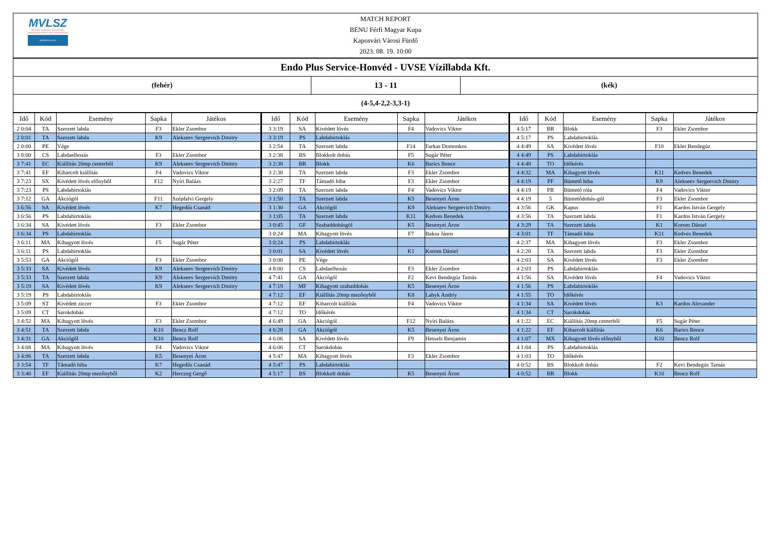MVLSZ
MAGYAR VÍZILABDA SZÖVETSÉG
HUNGARIAN WATER POLO FEDERATION
WATERPOLO.HU
MATCH REPORT
BENU Férfi Magyar Kupa
Kaposvári Városi Fürdő
2023. 08. 19. 10:00
Endo Plus Service-Honvéd - UVSE Vízillabda Kft.
(fehér) 13 - 11 (kék)
(4-5,4-2,2-3,3-1)
| Idő | Kód | Esemény | Sapka | Játékos |
| --- | --- | --- | --- | --- |
| 2 0:04 | TA | Szerzett labda | F3 | Ekler Zsombor |
| 2 0:01 | TA | Szerzett labda | K9 | Alekseev Sergeevich Dmitry |
| 2 0:00 | PE | Vége | | |
| 3 8:00 | CS | Labdaelhozás | F3 | Ekler Zsombor |
| 3 7:41 | EC | Kiállítás 20mp centerből | K9 | Alekseev Sergeevich Dmitry |
| 3 7:41 | EF | Kiharcolt kiállítás | F4 | Vadovics Viktor |
| 3 7:23 | SX | Kivédett lövés előnyből | F12 | Nyíri Balázs |
| 3 7:23 | PS | Labdabirtoklás | | |
| 3 7:12 | GA | Akciógól | F11 | Szépfalvi Gergely |
| 3 6:56 | SA | Kivédett lövés | K7 | Hegedűs Csanád |
| 3 6:56 | PS | Labdabirtoklás | | |
| 3 6:34 | SA | Kivédett lövés | F3 | Ekler Zsombor |
| 3 6:34 | PS | Labdabirtoklás | | |
| 3 6:11 | MA | Kihagyott lövés | F5 | Sugár Péter |
| 3 6:11 | PS | Labdabirtoklás | | |
| 3 5:53 | GA | Akciógól | F3 | Ekler Zsombor |
| 3 5:33 | SA | Kivédett lövés | K9 | Alekseev Sergeevich Dmitry |
| 3 5:33 | TA | Szerzett labda | K9 | Alekseev Sergeevich Dmitry |
| 3 5:19 | SA | Kivédett lövés | K9 | Alekseev Sergeevich Dmitry |
| 3 5:19 | PS | Labdabirtoklás | | |
| 3 5:09 | ST | Kivédett ziccer | F3 | Ekler Zsombor |
| 3 5:09 | CT | Sarokdobás | | |
| 3 4:52 | MA | Kihagyott lövés | F3 | Ekler Zsombor |
| 3 4:51 | TA | Szerzett labda | K10 | Bencz Rolf |
| 3 4:31 | GA | Akciógól | K10 | Bencz Rolf |
| 3 4:08 | MA | Kihagyott lövés | F4 | Vadovics Viktor |
| 3 4:06 | TA | Szerzett labda | K5 | Besenyei Áron |
| 3 3:54 | TF | Támadó hiba | K7 | Hegedűs Csanád |
| 3 3:40 | EF | Kiállítás 20mp mezőnyből | K2 | Herczeg Gergő |
| Idő | Kód | Esemény | Sapka | Játékos |
| --- | --- | --- | --- | --- |
| 3 3:19 | SA | Kivédett lövés | F4 | Vadovics Viktor |
| 3 3:19 | PS | Labdabirtoklás | | |
| 3 2:54 | TA | Szerzett labda | F14 | Farkas Domonkos |
| 3 2:38 | BS | Blokkolt dobás | F5 | Sugár Péter |
| 3 2:38 | BR | Blokk | K6 | Barics Bence |
| 3 2:38 | TA | Szerzett labda | F3 | Ekler Zsombor |
| 3 2:27 | TF | Támadó hiba | F3 | Ekler Zsombor |
| 3 2:09 | TA | Szerzett labda | F4 | Vadovics Viktor |
| 3 1:50 | TA | Szerzett labda | K5 | Besenyei Áron |
| 3 1:30 | GA | Akciógól | K9 | Alekseev Sergeevich Dmitry |
| 3 1:05 | TA | Szerzett labda | K11 | Kedves Benedek |
| 3 0:45 | GF | Szabaddobásgól | K5 | Besenyei Áron |
| 3 0:24 | MA | Kihagyott lövés | F7 | Baksa János |
| 3 0:24 | PS | Labdabirtoklás | | |
| 3 0:01 | SA | Kivédett lövés | K1 | Korom Dániel |
| 3 0:00 | PE | Vége | | |
| 4 8:00 | CS | Labdaelhozás | F3 | Ekler Zsombor |
| 4 7:41 | GA | Akciógól | F2 | Kevi Bendegúz Tamás |
| 4 7:19 | MF | Kihagyott szabaddobás | K5 | Besenyei Áron |
| 4 7:12 | EF | Kiállítás 20mp mezőnyből | K8 | Labyk Andriy |
| 4 7:12 | EF | Kiharcolt kiállítás | F4 | Vadovics Viktor |
| 4 7:12 | TO | Időkérés | | |
| 4 6:49 | GA | Akciógól | F12 | Nyíri Balázs |
| 4 6:28 | GA | Akciógól | K5 | Besenyei Áron |
| 4 6:06 | SA | Kivédett lövés | F9 | Hessels Benjamin |
| 4 6:06 | CT | Sarokdobás | | |
| 4 5:47 | MA | Kihagyott lövés | F3 | Ekler Zsombor |
| 4 5:47 | PS | Labdabirtoklás | | |
| 4 5:17 | BS | Blokkolt dobás | K5 | Besenyei Áron |
| Idő | Kód | Esemény | Sapka | Játékos |
| --- | --- | --- | --- | --- |
| 4 5:17 | BR | Blokk | F3 | Ekler Zsombor |
| 4 5:17 | PS | Labdabirtoklás | | |
| 4 4:49 | SA | Kivédett lövés | F10 | Ekler Bendegúz |
| 4 4:49 | PS | Labdabirtoklás | | |
| 4 4:48 | TO | Időkérés | | |
| 4 4:32 | MA | Kihagyott lövés | K11 | Kedves Benedek |
| 4 4:19 | PF | Büntető hiba | K9 | Alekseev Sergeevich Dmitry |
| 4 4:19 | PR | Büntető róla | F4 | Vadovics Viktor |
| 4 4:19 | 5 | Büntetődobás-gól | F3 | Ekler Zsombor |
| 4 3:56 | GK | Kapus | F1 | Kardos István Gergely |
| 4 3:56 | TA | Szerzett labda | F1 | Kardos István Gergely |
| 4 3:29 | TA | Szerzett labda | K1 | Korom Dániel |
| 4 3:01 | TF | Támadó hiba | K11 | Kedves Benedek |
| 4 2:37 | MA | Kihagyott lövés | F3 | Ekler Zsombor |
| 4 2:20 | TA | Szerzett labda | F3 | Ekler Zsombor |
| 4 2:03 | SA | Kivédett lövés | F3 | Ekler Zsombor |
| 4 2:03 | PS | Labdabirtoklás | | |
| 4 1:56 | SA | Kivédett lövés | F4 | Vadovics Viktor |
| 4 1:56 | PS | Labdabirtoklás | | |
| 4 1:55 | TO | Időkérés | | |
| 4 1:34 | SA | Kivédett lövés | K3 | Kardos Alexander |
| 4 1:34 | CT | Sarokdobás | | |
| 4 1:22 | EC | Kiállítás 20mp centerből | F5 | Sugár Péter |
| 4 1:22 | EF | Kiharcolt kiállítás | K6 | Barics Bence |
| 4 1:07 | MX | Kihagyott lövés előnyből | K10 | Bencz Rolf |
| 4 1:04 | PS | Labdabirtoklás | | |
| 4 1:03 | TO | Időkérés | | |
| 4 0:52 | BS | Blokkolt dobás | F2 | Kevi Bendegúz Tamás |
| 4 0:52 | BR | Blokk | K10 | Bencz Rolf |